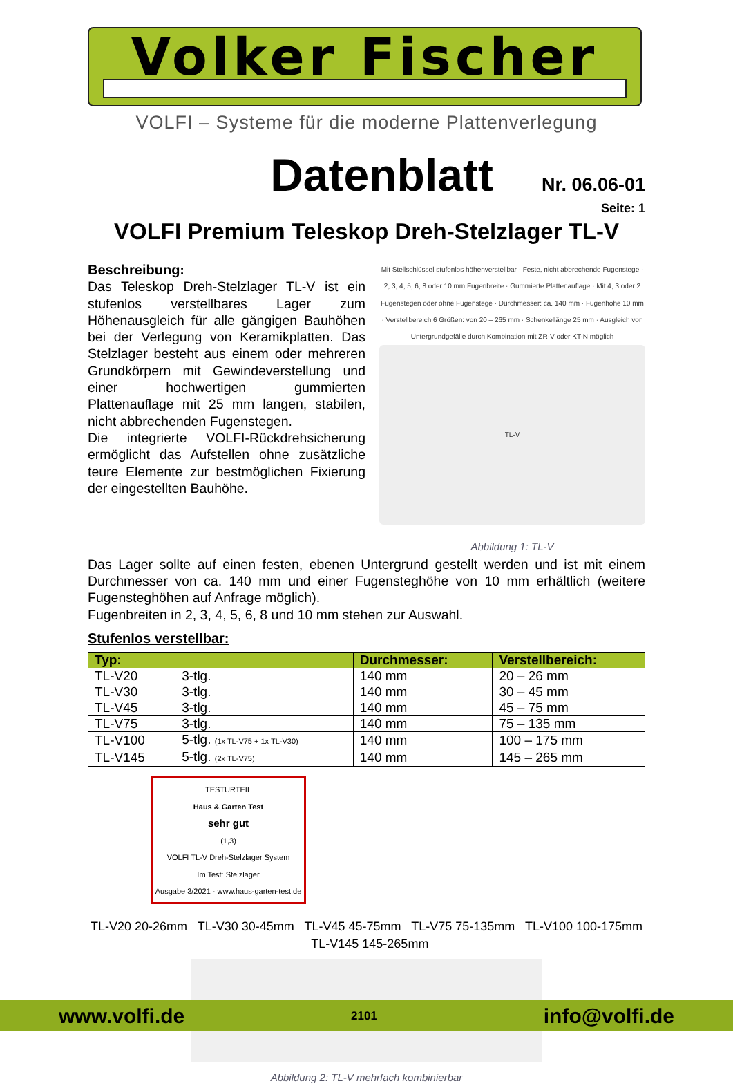Volker Fischer
VOLFI – Systeme für die moderne Plattenverlegung
Datenblatt Nr. 06.06-01
Seite: 1
VOLFI Premium Teleskop Dreh-Stelzlager TL-V
Beschreibung:
Das Teleskop Dreh-Stelzlager TL-V ist ein stufenlos verstellbares Lager zum Höhenausgleich für alle gängigen Bauhöhen bei der Verlegung von Keramikplatten. Das Stelzlager besteht aus einem oder mehreren Grundkörpern mit Gewindeverstellung und einer hochwertigen gummierten Plattenauflage mit 25 mm langen, stabilen, nicht abbrechenden Fugenstegen.
Die integrierte VOLFI-Rückdrehsicherung ermöglicht das Aufstellen ohne zusätzliche teure Elemente zur bestmöglichen Fixierung der eingestellten Bauhöhe.
Mit Stellschlüssel stufenlos höhenverstellbar · Feste, nicht abbrechende Fugenstege · 2, 3, 4, 5, 6, 8 oder 10 mm Fugenbreite · Gummierte Plattenauflage · Mit 4, 3 oder 2 Fugenstegen oder ohne Fugenstege · Durchmesser: ca. 140 mm · Fugenhöhe 10 mm · Verstellbereich 6 Größen: von 20 – 265 mm · Schenkellänge 25 mm · Ausgleich von Untergrundgefälle durch Kombination mit ZR-V oder KT-N möglich
TL-V
Abbildung 1: TL-V
Das Lager sollte auf einen festen, ebenen Untergrund gestellt werden und ist mit einem Durchmesser von ca. 140 mm und einer Fugensteghöhe von 10 mm erhältlich (weitere Fugensteghöhen auf Anfrage möglich).
Fugenbreiten in 2, 3, 4, 5, 6, 8 und 10 mm stehen zur Auswahl.
Stufenlos verstellbar:
| Typ: | | Durchmesser: | Verstellbereich: |
| --- | --- | --- | --- |
| TL-V20 | 3-tlg. | 140 mm | 20 – 26 mm |
| TL-V30 | 3-tlg. | 140 mm | 30 – 45 mm |
| TL-V45 | 3-tlg. | 140 mm | 45 – 75 mm |
| TL-V75 | 3-tlg. | 140 mm | 75 – 135 mm |
| TL-V100 | 5-tlg. (1x TL-V75 + 1x TL-V30) | 140 mm | 100 – 175 mm |
| TL-V145 | 5-tlg. (2x TL-V75) | 140 mm | 145 – 265 mm |
TESTURTEIL
Haus & Garten Test
sehr gut
(1,3)
VOLFI TL-V Dreh-Stelzlager System
Im Test: Stelzlager
Ausgabe 3/2021 · www.haus-garten-test.de
TL-V20 20-26mm TL-V30 30-45mm TL-V45 45-75mm TL-V75 75-135mm TL-V100 100-175mm TL-V145 145-265mm
Abbildung 2: TL-V mehrfach kombinierbar
www.volfi.de 2101 info@volfi.de